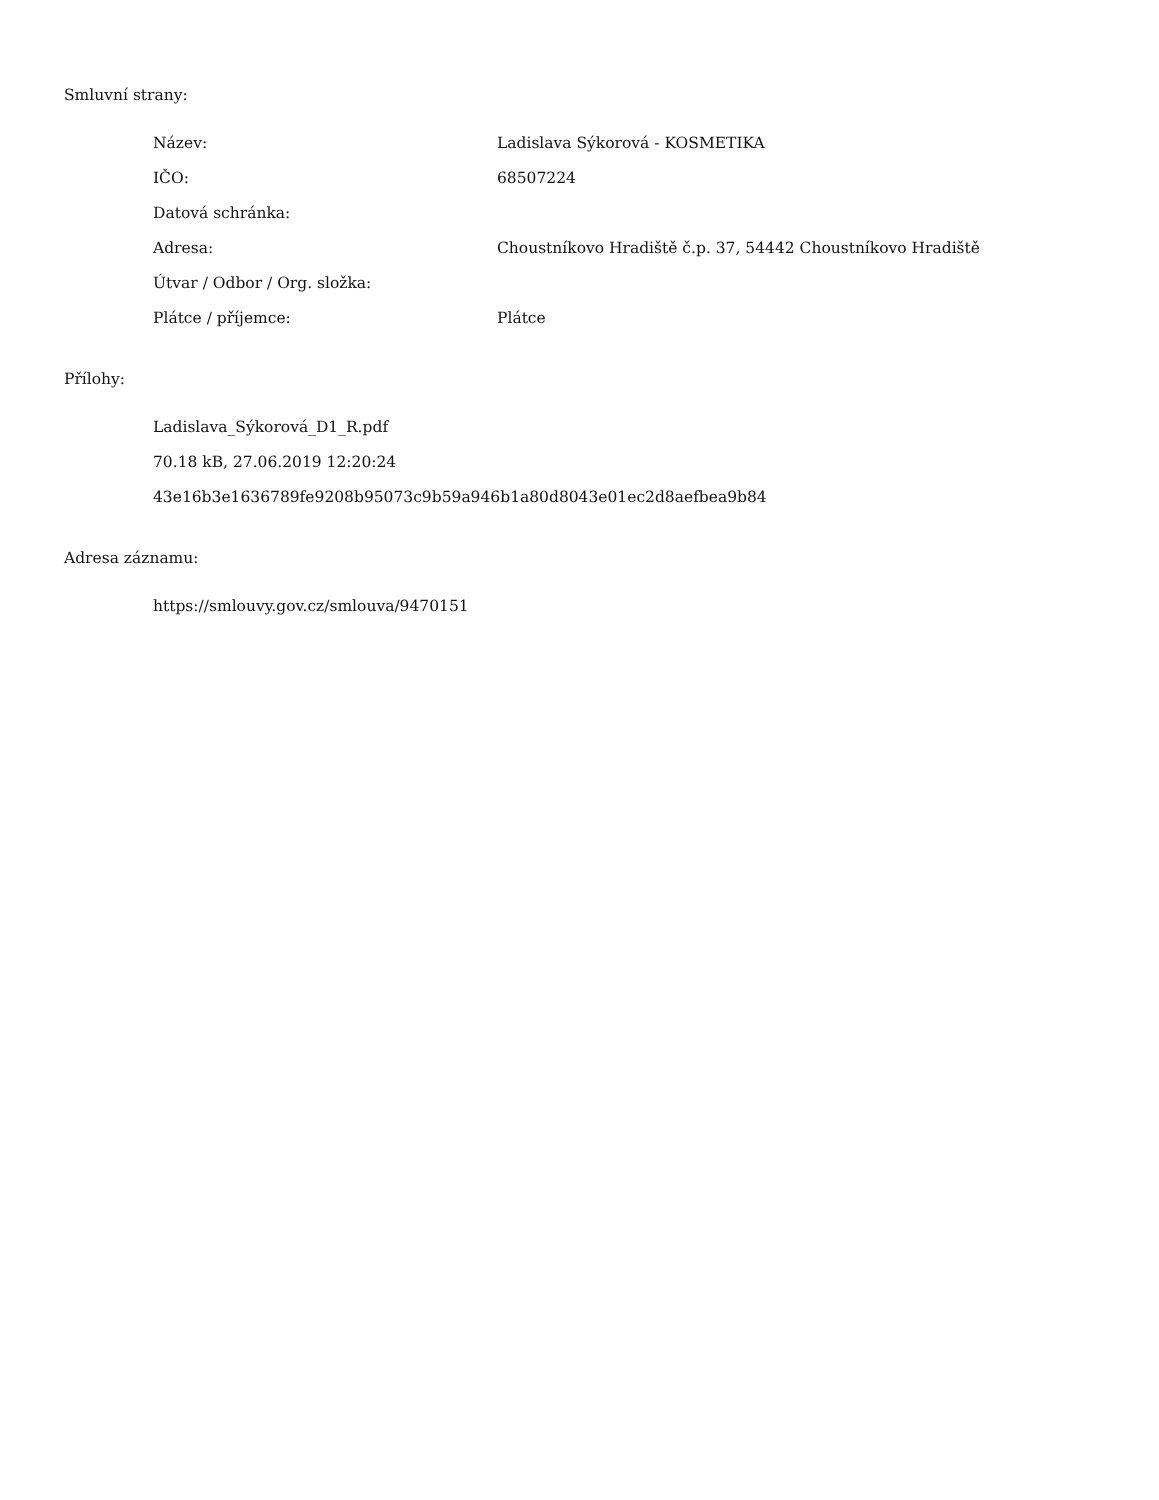Smluvní strany:
| Název: | Ladislava Sýkorová - KOSMETIKA |
| IČO: | 68507224 |
| Datová schránka: | |
| Adresa: | Choustníkovo Hradiště č.p. 37, 54442 Choustníkovo Hradiště |
| Útvar / Odbor / Org. složka: | |
| Plátce / příjemce: | Plátce |
Přílohy:
Ladislava_Sýkorová_D1_R.pdf
70.18 kB, 27.06.2019 12:20:24
43e16b3e1636789fe9208b95073c9b59a946b1a80d8043e01ec2d8aefbea9b84
Adresa záznamu:
https://smlouvy.gov.cz/smlouva/9470151